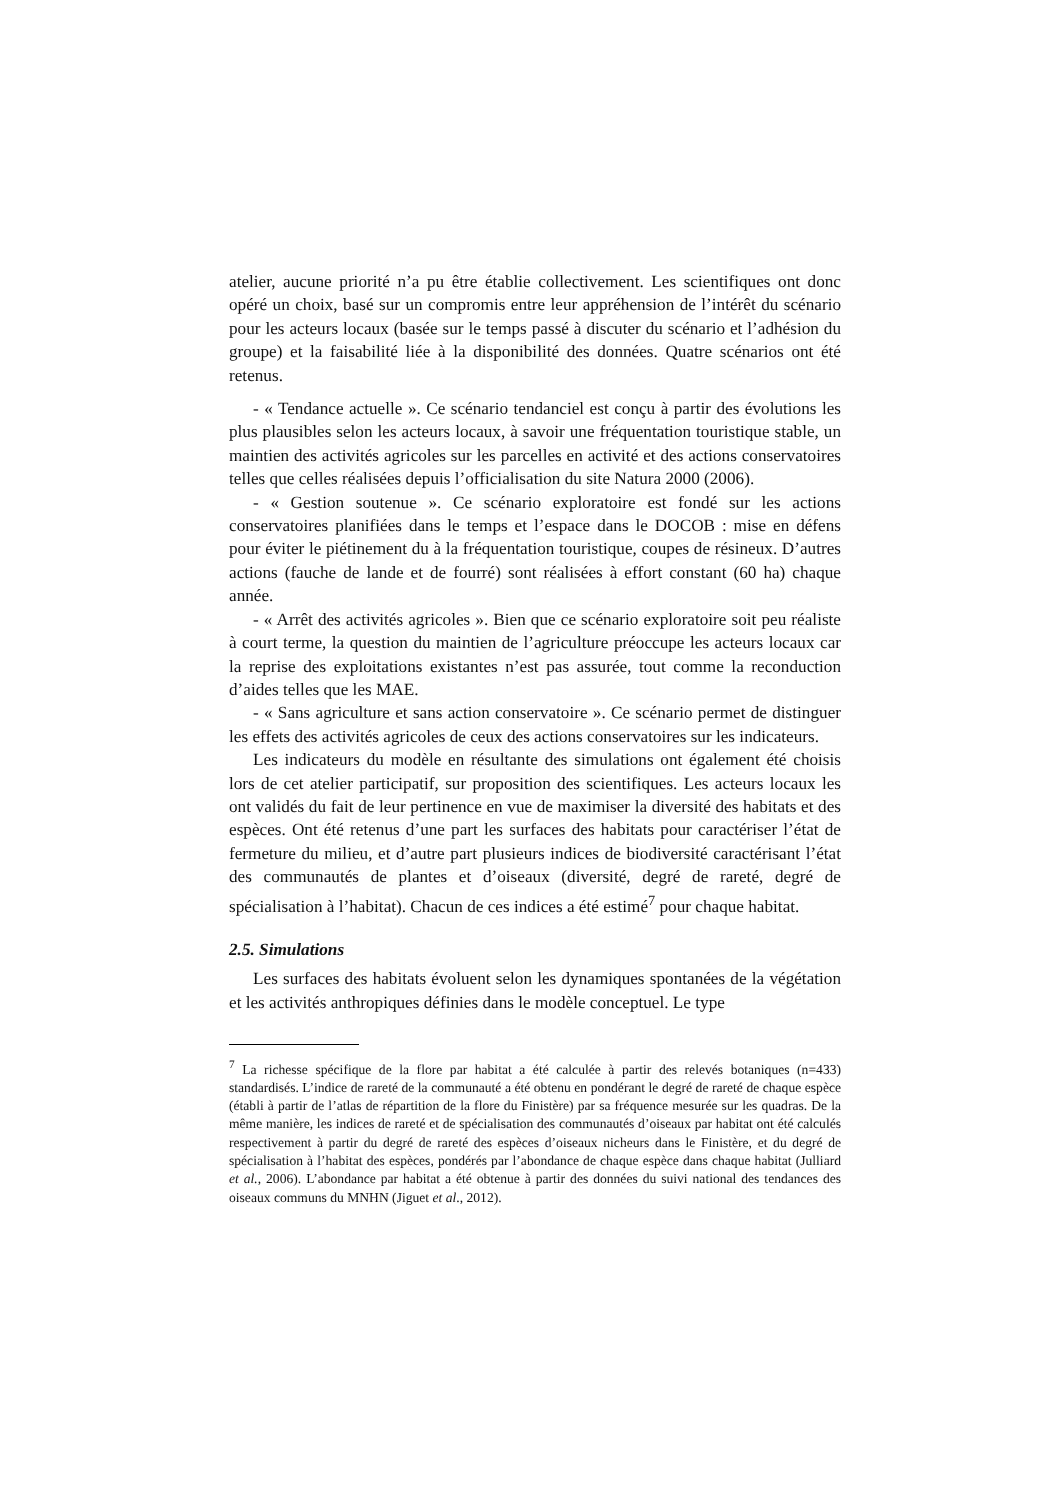atelier, aucune priorité n’a pu être établie collectivement. Les scientifiques ont donc opéré un choix, basé sur un compromis entre leur appréhension de l’intérêt du scénario pour les acteurs locaux (basée sur le temps passé à discuter du scénario et l’adhésion du groupe) et la faisabilité liée à la disponibilité des données. Quatre scénarios ont été retenus.
- « Tendance actuelle ». Ce scénario tendanciel est conçu à partir des évolutions les plus plausibles selon les acteurs locaux, à savoir une fréquentation touristique stable, un maintien des activités agricoles sur les parcelles en activité et des actions conservatoires telles que celles réalisées depuis l’officialisation du site Natura 2000 (2006).
- « Gestion soutenue ». Ce scénario exploratoire est fondé sur les actions conservatoires planifiées dans le temps et l’espace dans le DOCOB : mise en défens pour éviter le piétinement du à la fréquentation touristique, coupes de résineux. D’autres actions (fauche de lande et de fourré) sont réalisées à effort constant (60 ha) chaque année.
- « Arrêt des activités agricoles ». Bien que ce scénario exploratoire soit peu réaliste à court terme, la question du maintien de l’agriculture préoccupe les acteurs locaux car la reprise des exploitations existantes n’est pas assurée, tout comme la reconduction d’aides telles que les MAE.
- « Sans agriculture et sans action conservatoire ». Ce scénario permet de distinguer les effets des activités agricoles de ceux des actions conservatoires sur les indicateurs.
Les indicateurs du modèle en résultante des simulations ont également été choisis lors de cet atelier participatif, sur proposition des scientifiques. Les acteurs locaux les ont validés du fait de leur pertinence en vue de maximiser la diversité des habitats et des espèces. Ont été retenus d’une part les surfaces des habitats pour caractériser l’état de fermeture du milieu, et d’autre part plusieurs indices de biodiversité caractérisant l’état des communautés de plantes et d’oiseaux (diversité, degré de rareté, degré de spécialisation à l’habitat). Chacun de ces indices a été estimé<sup>7</sup> pour chaque habitat.
2.5. Simulations
Les surfaces des habitats évoluent selon les dynamiques spontanées de la végétation et les activités anthropiques définies dans le modèle conceptuel. Le type
<sup>7</sup> La richesse spécifique de la flore par habitat a été calculée à partir des relevés botaniques (n=433) standardisés. L’indice de rareté de la communauté a été obtenu en pondérant le degré de rareté de chaque espèce (établi à partir de l’atlas de répartition de la flore du Finistère) par sa fréquence mesurée sur les quadras. De la même manière, les indices de rareté et de spécialisation des communautés d’oiseaux par habitat ont été calculés respectivement à partir du degré de rareté des espèces d’oiseaux nicheurs dans le Finistère, et du degré de spécialisation à l’habitat des espèces, pondérés par l’abondance de chaque espèce dans chaque habitat (Julliard et al., 2006). L’abondance par habitat a été obtenue à partir des données du suivi national des tendances des oiseaux communs du MNHN (Jiguet et al., 2012).